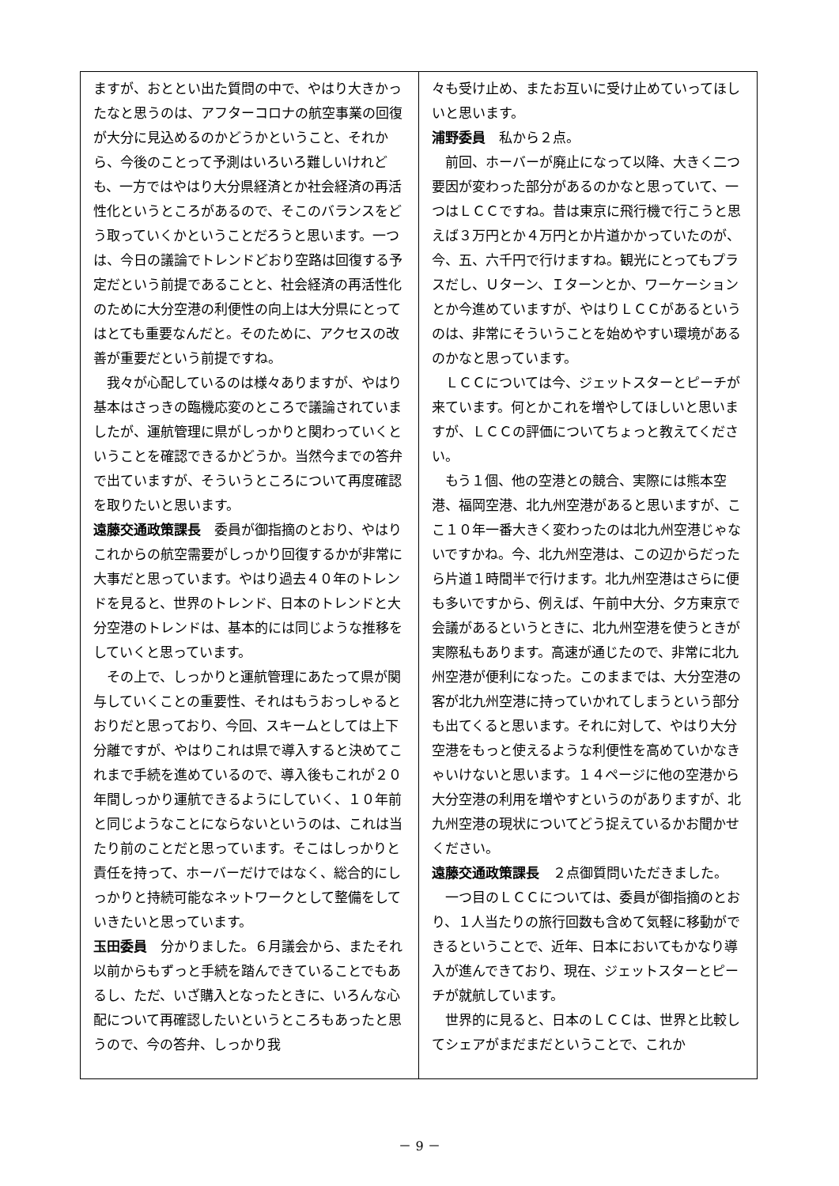ますが、おととい出た質問の中で、やはり大きかったなと思うのは、アフターコロナの航空事業の回復が大分に見込めるのかどうかということ、それから、今後のことって予測はいろいろ難しいけれども、一方ではやはり大分県経済とか社会経済の再活性化というところがあるので、そこのバランスをどう取っていくかということだろうと思います。一つは、今日の議論でトレンドどおり空路は回復する予定だという前提であることと、社会経済の再活性化のために大分空港の利便性の向上は大分県にとってはとても重要なんだと。そのために、アクセスの改善が重要だという前提ですね。
我々が心配しているのは様々ありますが、やはり基本はさっきの臨機応変のところで議論されていましたが、運航管理に県がしっかりと関わっていくということを確認できるかどうか。当然今までの答弁で出ていますが、そういうところについて再度確認を取りたいと思います。
遠藤交通政策課長　委員が御指摘のとおり、やはりこれからの航空需要がしっかり回復するかが非常に大事だと思っています。やはり過去４０年のトレンドを見ると、世界のトレンド、日本のトレンドと大分空港のトレンドは、基本的には同じような推移をしていくと思っています。
その上で、しっかりと運航管理にあたって県が関与していくことの重要性、それはもうおっしゃるとおりだと思っており、今回、スキームとしては上下分離ですが、やはりこれは県で導入すると決めてこれまで手続を進めているので、導入後もこれが２０年間しっかり運航できるようにしていく、１０年前と同じようなことにならないというのは、これは当たり前のことだと思っています。そこはしっかりと責任を持って、ホーバーだけではなく、総合的にしっかりと持続可能なネットワークとして整備をしていきたいと思っています。
玉田委員　分かりました。６月議会から、またそれ以前からもずっと手続を踏んできていることでもあるし、ただ、いざ購入となったときに、いろんな心配について再確認したいというところもあったと思うので、今の答弁、しっかり我
々も受け止め、またお互いに受け止めていってほしいと思います。
浦野委員　私から２点。
前回、ホーバーが廃止になって以降、大きく二つ要因が変わった部分があるのかなと思っていて、一つはＬＣＣですね。昔は東京に飛行機で行こうと思えば３万円とか４万円とか片道かかっていたのが、今、五、六千円で行けますね。観光にとってもプラスだし、Ｕターン、Ｉターンとか、ワーケーションとか今進めていますが、やはりＬＣＣがあるというのは、非常にそういうことを始めやすい環境があるのかなと思っています。
ＬＣＣについては今、ジェットスターとピーチが来ています。何とかこれを増やしてほしいと思いますが、ＬＣＣの評価についてちょっと教えてください。
もう１個、他の空港との競合、実際には熊本空港、福岡空港、北九州空港があると思いますが、ここ１０年一番大きく変わったのは北九州空港じゃないですかね。今、北九州空港は、この辺からだったら片道１時間半で行けます。北九州空港はさらに便も多いですから、例えば、午前中大分、夕方東京で会議があるというときに、北九州空港を使うときが実際私もあります。高速が通じたので、非常に北九州空港が便利になった。このままでは、大分空港の客が北九州空港に持っていかれてしまうという部分も出てくると思います。それに対して、やはり大分空港をもっと使えるような利便性を高めていかなきゃいけないと思います。１４ページに他の空港から大分空港の利用を増やすというのがありますが、北九州空港の現状についてどう捉えているかお聞かせください。
遠藤交通政策課長　２点御質問いただきました。
一つ目のＬＣＣについては、委員が御指摘のとおり、１人当たりの旅行回数も含めて気軽に移動ができるということで、近年、日本においてもかなり導入が進んできており、現在、ジェットスターとピーチが就航しています。
世界的に見ると、日本のＬＣＣは、世界と比較してシェアがまだまだということで、これか
－ 9 －